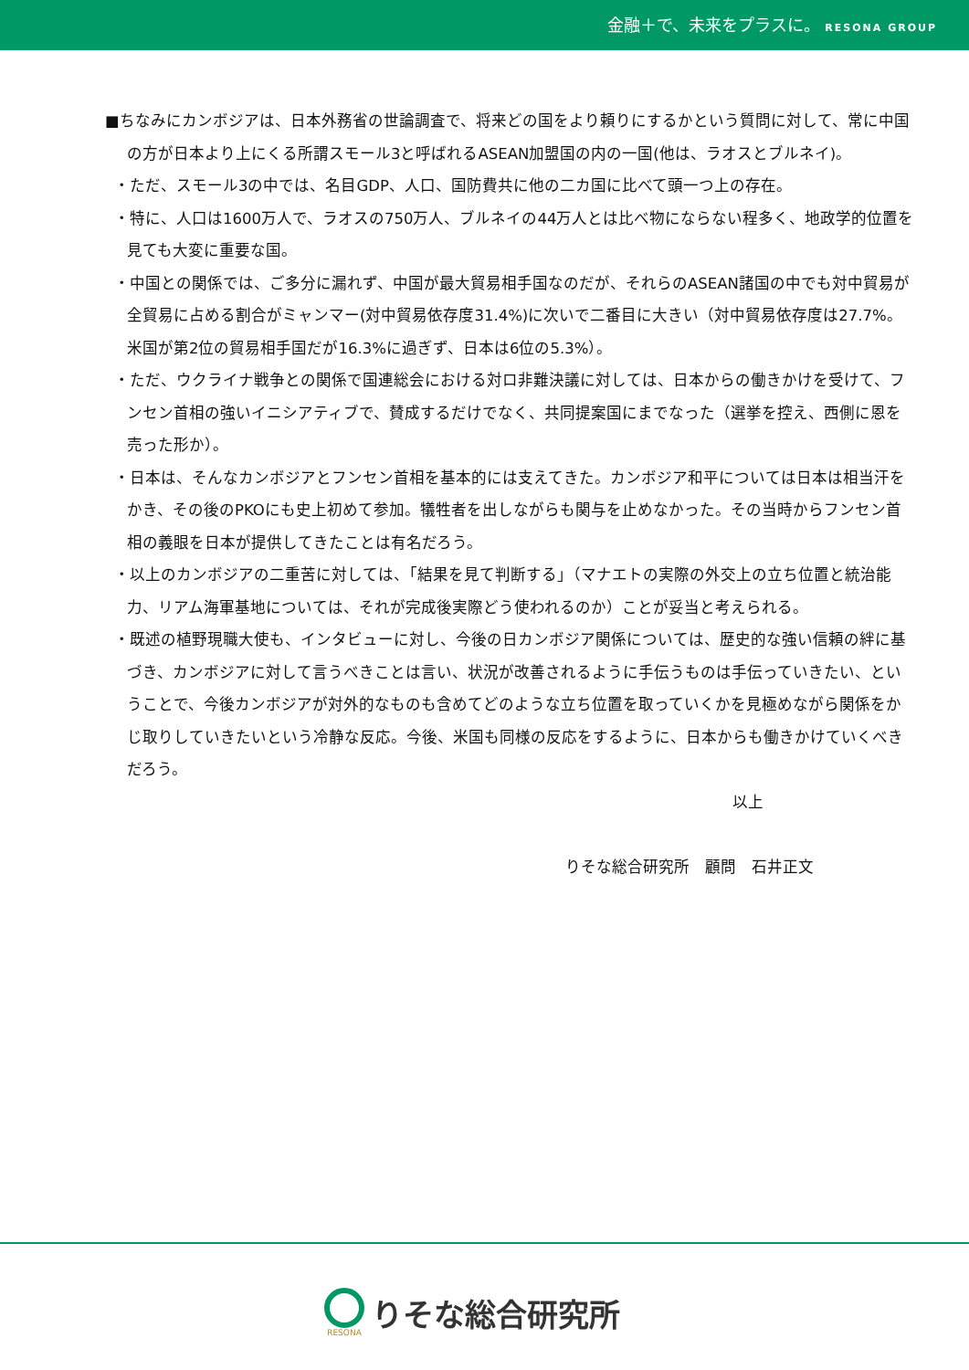金融＋で、未来をプラスに。 RESONA GROUP
■ちなみにカンボジアは、日本外務省の世論調査で、将来どの国をより頼りにするかという質問に対して、常に中国の方が日本より上にくる所謂スモール3と呼ばれるASEAN加盟国の内の一国(他は、ラオスとブルネイ)。
・ただ、スモール3の中では、名目GDP、人口、国防費共に他の二カ国に比べて頭一つ上の存在。
・特に、人口は1600万人で、ラオスの750万人、ブルネイの44万人とは比べ物にならない程多く、地政学的位置を見ても大変に重要な国。
・中国との関係では、ご多分に漏れず、中国が最大貿易相手国なのだが、それらのASEAN諸国の中でも対中貿易が全貿易に占める割合がミャンマー(対中貿易依存度31.4%)に次いで二番目に大きい（対中貿易依存度は27.7%。米国が第2位の貿易相手国だが16.3%に過ぎず、日本は6位の5.3%）。
・ただ、ウクライナ戦争との関係で国連総会における対ロ非難決議に対しては、日本からの働きかけを受けて、フンセン首相の強いイニシアティブで、賛成するだけでなく、共同提案国にまでなった（選挙を控え、西側に恩を売った形か）。
・日本は、そんなカンボジアとフンセン首相を基本的には支えてきた。カンボジア和平については日本は相当汗をかき、その後のPKOにも史上初めて参加。犠牲者を出しながらも関与を止めなかった。その当時からフンセン首相の義眼を日本が提供してきたことは有名だろう。
・以上のカンボジアの二重苦に対しては、「結果を見て判断する」（マナエトの実際の外交上の立ち位置と統治能力、リアム海軍基地については、それが完成後実際どう使われるのか）ことが妥当と考えられる。
・既述の植野現職大使も、インタビューに対し、今後の日カンボジア関係については、歴史的な強い信頼の絆に基づき、カンボジアに対して言うべきことは言い、状況が改善されるように手伝うものは手伝っていきたい、ということで、今後カンボジアが対外的なものも含めてどのような立ち位置を取っていくかを見極めながら関係をかじ取りしていきたいという冷静な反応。今後、米国も同様の反応をするように、日本からも働きかけていくべきだろう。
以上
りそな総合研究所　顧問　石井正文
RESONA
りそな総合研究所